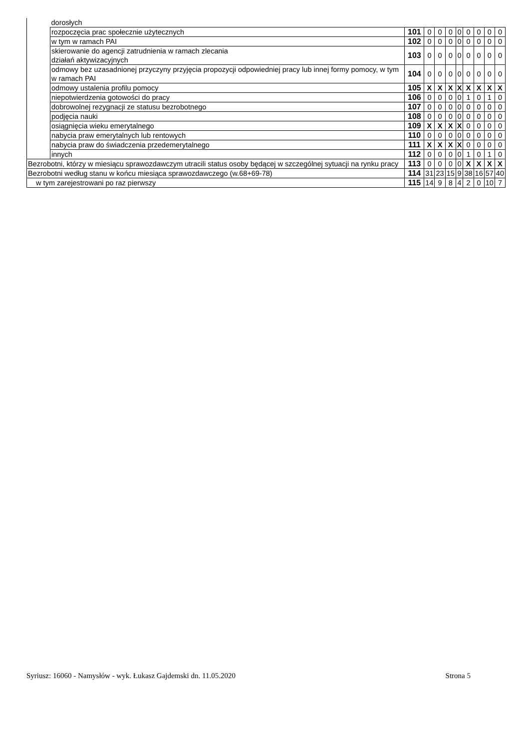| | dorosłych | | | | | | | | | |
| | rozpoczęcia prac społecznie użytecznych | 101 | 0 | 0 | 0 | 0 | 0 | 0 | 0 | 0 |
| | w tym w ramach PAI | 102 | 0 | 0 | 0 | 0 | 0 | 0 | 0 | 0 |
| | skierowanie do agencji zatrudnienia w ramach zlecania działań aktywizacyjnych | 103 | 0 | 0 | 0 | 0 | 0 | 0 | 0 | 0 |
| | odmowy bez uzasadnionej przyczyny przyjęcia propozycji odpowiedniej pracy lub innej formy pomocy, w tym w ramach PAI | 104 | 0 | 0 | 0 | 0 | 0 | 0 | 0 | 0 |
| | odmowy ustalenia profilu pomocy | 105 | X | X | X | X | X | X | X | X |
| | niepotwierdzenia gotowości do pracy | 106 | 0 | 0 | 0 | 0 | 1 | 0 | 1 | 0 |
| | dobrowolnej rezygnacji ze statusu bezrobotnego | 107 | 0 | 0 | 0 | 0 | 0 | 0 | 0 | 0 |
| | podjęcia nauki | 108 | 0 | 0 | 0 | 0 | 0 | 0 | 0 | 0 |
| | osiągnięcia wieku emerytalnego | 109 | X | X | X | X | 0 | 0 | 0 | 0 |
| | nabycia praw emerytalnych lub rentowych | 110 | 0 | 0 | 0 | 0 | 0 | 0 | 0 | 0 |
| | nabycia praw do świadczenia przedemerytalnego | 111 | X | X | X | X | 0 | 0 | 0 | 0 |
| | innych | 112 | 0 | 0 | 0 | 0 | 1 | 0 | 1 | 0 |
| Bezrobotni, którzy w miesiącu sprawozdawczym utracili status osoby będącej w szczególnej sytuacji na rynku pracy | | 113 | 0 | 0 | 0 | 0 | X | X | X | X |
| Bezrobotni według stanu w końcu miesiąca sprawozdawczego (w.68+69-78) | | 114 | 31 | 23 | 15 | 9 | 38 | 16 | 57 | 40 |
| w tym zarejestrowani po raz pierwszy | | 115 | 14 | 9 | 8 | 4 | 2 | 0 | 10 | 7 |
Syriusz: 16060 - Namysłów - wyk. Łukasz Gajdemski dn. 11.05.2020 Strona 5